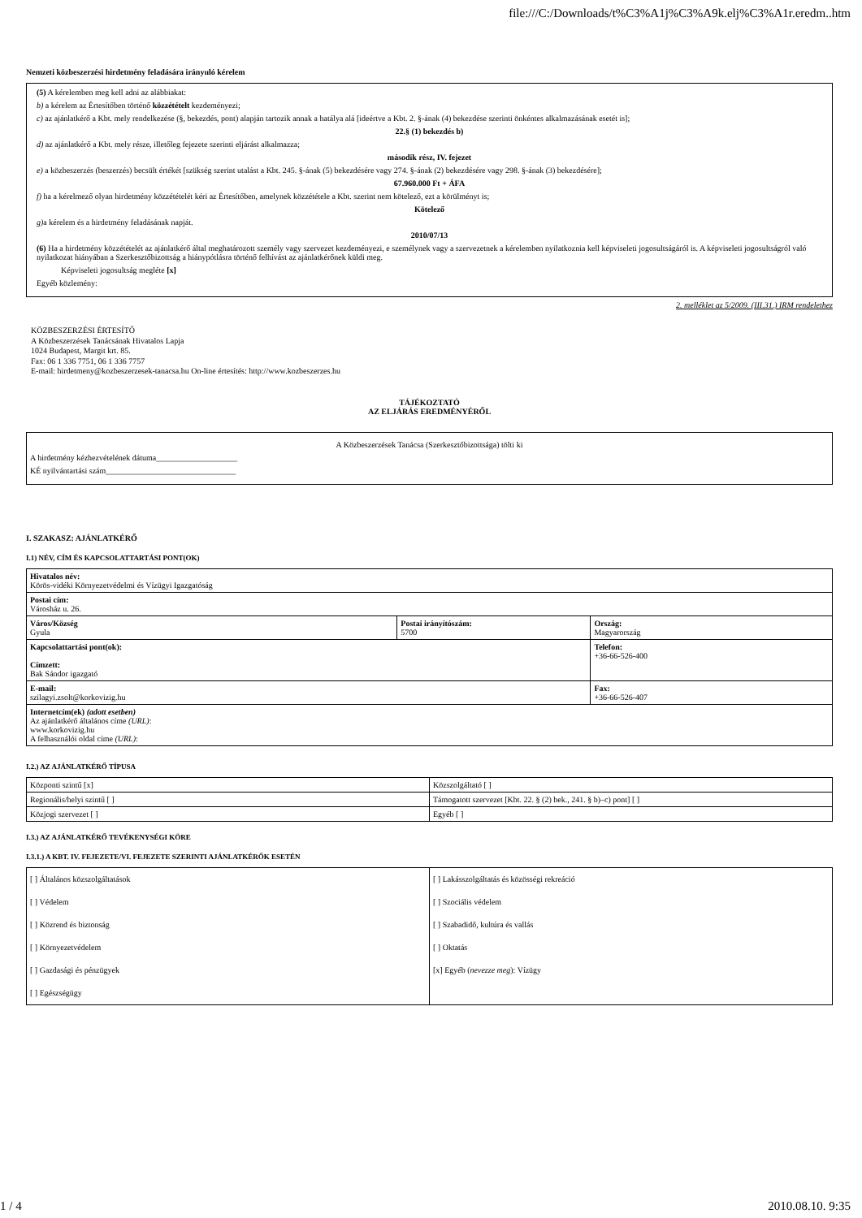file:///C:/Downloads/t%C3%A1j%C3%A9k.elj%C3%A1r.eredm..htm
Nemzeti közbeszerzési hirdetmény feladására irányuló kérelem
(5) A kérelemben meg kell adni az alábbiakat:
b) a kérelem az Értesítőben történő közzétételt kezdeményezi;
c) az ajánlatkérő a Kbt. mely rendelkezése (§, bekezdés, pont) alapján tartozik annak a hatálya alá [ideértve a Kbt. 2. §-ának (4) bekezdése szerinti önkéntes alkalmazásának esetét is];
22.§ (1) bekezdés b)
d) az ajánlatkérő a Kbt. mely része, illetőleg fejezete szerinti eljárást alkalmazza;
második rész, IV. fejezet
e) a közbeszerzés (beszerzés) becsült értékét [szükség szerint utalást a Kbt. 245. §-ának (5) bekezdésére vagy 274. §-ának (2) bekezdésére vagy 298. §-ának (3) bekezdésére];
67.960.000 Ft + ÁFA
f) ha a kérelmező olyan hirdetmény közzétételét kéri az Értesítőben, amelynek közzététele a Kbt. szerint nem kötelező, ezt a körülményt is;
Kötelező
g) a kérelem és a hirdetmény feladásának napját.
2010/07/13
(6) Ha a hirdetmény közzétételét az ajánlatkérő által meghatározott személy vagy szervezet kezdeményezi, e személynek vagy a szervezetnek a kérelemben nyilatkoznia kell képviseleti jogosultságáról is. A képviseleti jogosultságról való nyilatkozat hiányában a Szerkesztőbizottság a hiánypótlásra történő felhívást az ajánlatkérőnek küldi meg.
Képviseleti jogosultság megléte [x]
Egyéb közlemény:
2. melléklet az 5/2009. (III.31.) IRM rendelethez
KÖZBESZERZÉSI ÉRTESÍTŐ
A Közbeszerzések Tanácsának Hivatalos Lapja
1024 Budapest, Margit krt. 85.
Fax: 06 1 336 7751, 06 1 336 7757
E-mail: hirdetmeny@kozbeszerzesek-tanacsa.hu On-line értesítés: http://www.kozbeszerzes.hu
TÁJÉKOZTATÓ
AZ ELJÁRÁS EREDMÉNYÉRŐL
A Közbeszerzések Tanácsa (Szerkesztőbizottsága) tölti ki
A hirdetmény kézhezvételének dátuma____________________
KÉ nyilvántartási szám________________________________
I. SZAKASZ: AJÁNLATKÉRŐ
I.1) NÉV, CÍM ÉS KAPCSOLATTARTÁSI PONT(OK)
| Hivatalos név: Körös-vidéki Környezetvédelmi és Vízügyi Igazgatóság | | |
| Postai cím: Városház u. 26. | | |
| Város/Község Gyula | Postai irányítószám: 5700 | Ország: Magyarország |
| Kapcsolattartási pont(ok): Címzett: Bak Sándor igazgató | | Telefon: +36-66-526-400 |
| E-mail: szilagyi.zsolt@korkovizig.hu | | Fax: +36-66-526-407 |
| Internetcím(ek) (adott esetben) Az ajánlatkérő általános címe (URL) : www.korkovizig.hu A felhasználói oldal címe (URL) : | | |
I.2.) AZ AJÁNLATKÉRŐ TÍPUSA
| Központi szintű [x] | Közszolgáltató [ ] |
| Regionális/helyi szintű [ ] | Támogatott szervezet [Kbt. 22. § (2) bek., 241. § b)–c) pont] [ ] |
| Közjogi szervezet [ ] | Egyéb [ ] |
I.3.) AZ AJÁNLATKÉRŐ TEVÉKENYSÉGI KÖRE
I.3.1.) A KBT. IV. FEJEZETE/VI. FEJEZETE SZERINTI AJÁNLATKÉRŐK ESETÉN
| [ ] Általános közszolgáltatások [ ] Védelem [ ] Közrend és biztonság [ ] Környezetvédelem [ ] Gazdasági és pénzügyek [ ] Egészségügy | [ ] Lakásszolgáltatás és közösségi rekreáció [ ] Szociális védelem [ ] Szabadidő, kultúra és vallás [ ] Oktatás [x] Egyéb ( nevezze meg ): Vízügy |
1 / 4 2010.08.10. 9:35